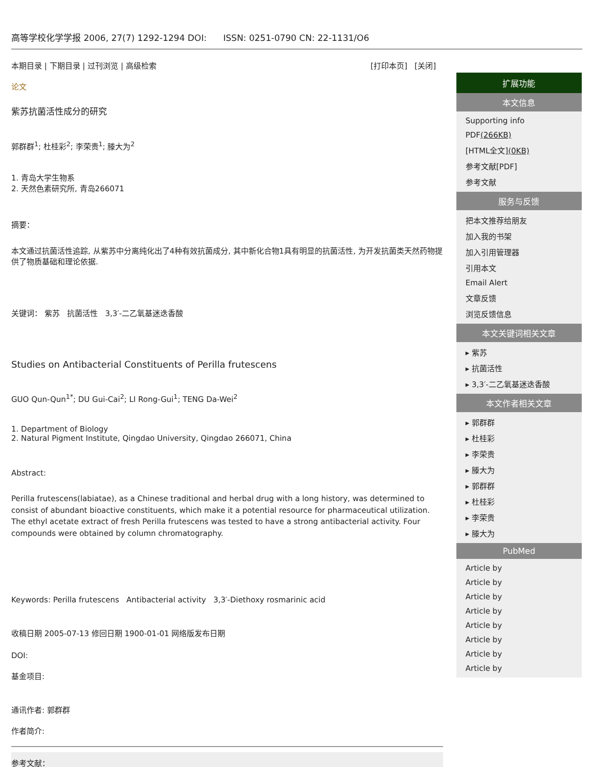高等学校化学学报 2006, 27(7) 1292-1294 DOI: ISSN: 0251-0790 CN: 22-1131/O6
本期目录 | 下期目录 | 过刊浏览 | 高级检索 [打印本页] [关闭]
论文
紫苏抗菌活性成分的研究
郭群群<sup>1</sup>; 杜桂彩<sup>2</sup>; 李荣贵<sup>1</sup>; 滕大为<sup>2</sup>
1. 青岛大学生物系
2. 天然色素研究所, 青岛266071
摘要：
本文通过抗菌活性追踪, 从紫苏中分离纯化出了4种有效抗菌成分, 其中新化合物1具有明显的抗菌活性, 为开发抗菌类天然药物提供了物质基础和理论依据.
关键词： 紫苏 抗菌活性 3,3′-二乙氧基迷迭香酸
Studies on Antibacterial Constituents of Perilla frutescens
GUO Qun-Qun<sup>1*</sup>; DU Gui-Cai<sup>2</sup>; LI Rong-Gui<sup>1</sup>; TENG Da-Wei<sup>2</sup>
1. Department of Biology
2. Natural Pigment Institute, Qingdao University, Qingdao 266071, China
Abstract:
Perilla frutescens(labiatae), as a Chinese traditional and herbal drug with a long history, was determined to consist of abundant bioactive constituents, which make it a potential resource for pharmaceutical utilization. The ethyl acetate extract of fresh Perilla frutescens was tested to have a strong antibacterial activity. Four compounds were obtained by column chromatography.
Keywords: Perilla frutescens Antibacterial activity 3,3′-Diethoxy rosmarinic acid
收稿日期 2005-07-13 修回日期 1900-01-01 网络版发布日期
DOI:
基金项目:
通讯作者: 郭群群
作者简介:
参考文献：
扩展功能
本文信息
Supporting info
PDF(266KB)
[HTML全文](0KB)
参考文献[PDF]
参考文献
服务与反馈
把本文推荐给朋友
加入我的书架
加入引用管理器
引用本文
Email Alert
文章反馈
浏览反馈信息
本文关键词相关文章
▸ 紫苏
▸ 抗菌活性
▸ 3,3′-二乙氧基迷迭香酸
本文作者相关文章
▸ 郭群群
▸ 杜桂彩
▸ 李荣贵
▸ 滕大为
▸ 郭群群
▸ 杜桂彩
▸ 李荣贵
▸ 滕大为
PubMed
Article by
Article by
Article by
Article by
Article by
Article by
Article by
Article by